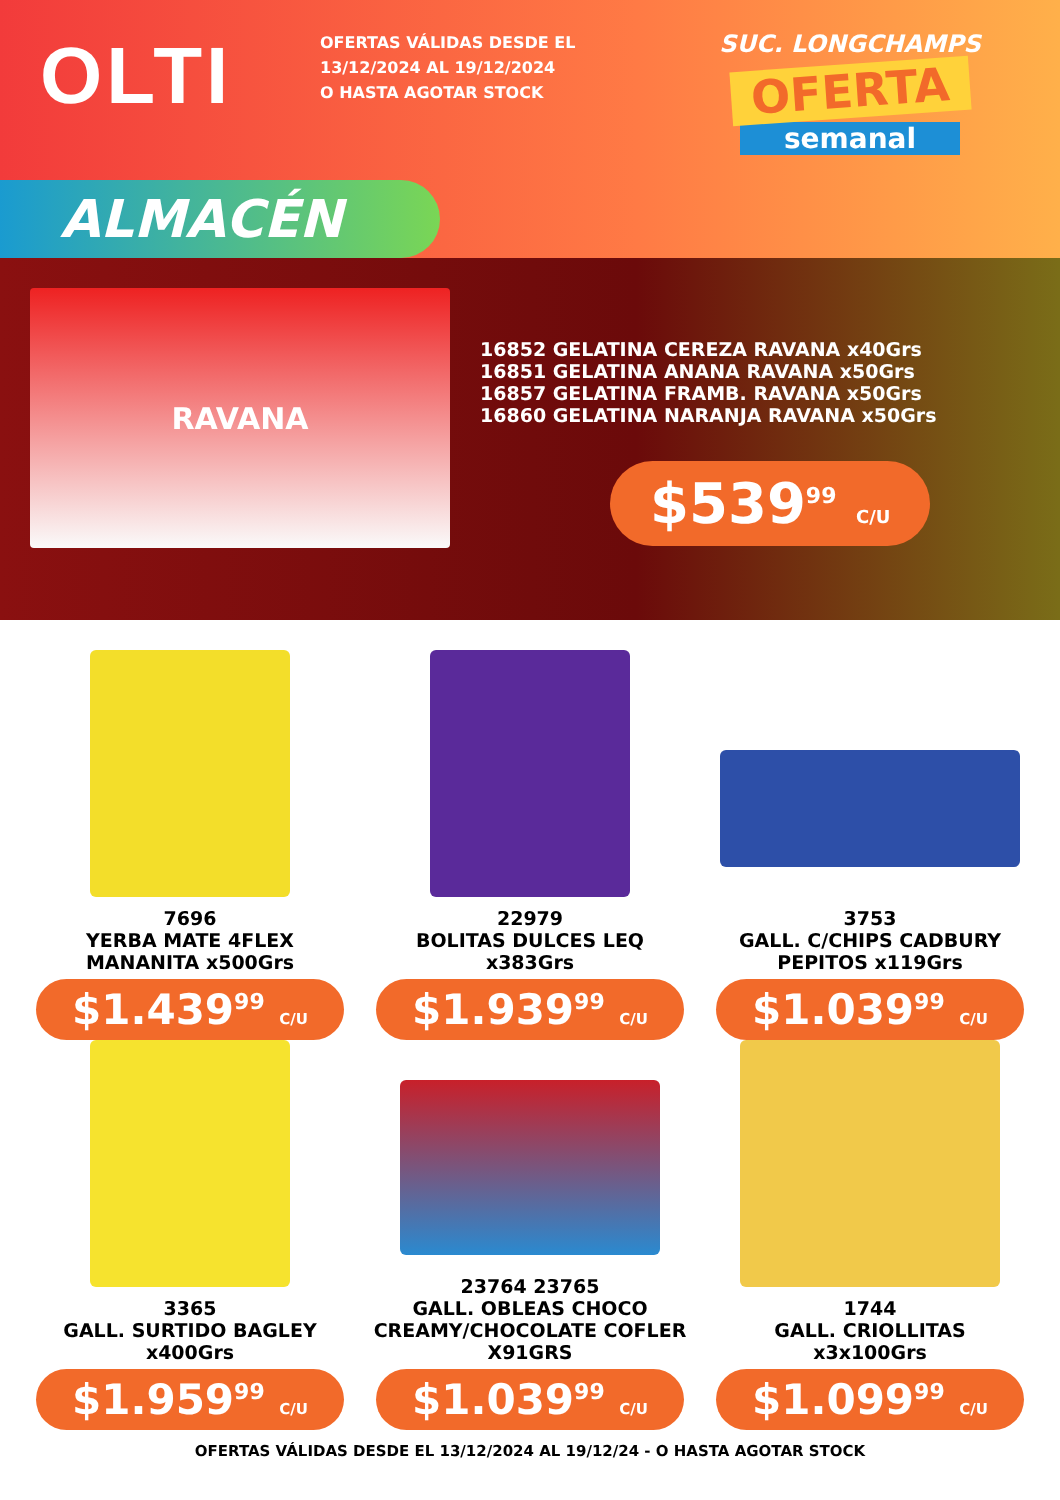OLTI
OFERTAS VÁLIDAS DESDE EL
13/12/2024 AL 19/12/2024
O HASTA AGOTAR STOCK
SUC. LONGCHAMPS
OFERTA
semanal
ALMACÉN
RAVANA
16852 GELATINA CEREZA RAVANA x40Grs
16851 GELATINA ANANA RAVANA x50Grs
16857 GELATINA FRAMB. RAVANA x50Grs
16860 GELATINA NARANJA RAVANA x50Grs
$539<sup>99</sup> C/U
7696
YERBA MATE 4FLEX
MANANITA x500Grs
$1.439<sup>99</sup> C/U
22979
BOLITAS DULCES LEQ
x383Grs
$1.939<sup>99</sup> C/U
3753
GALL. C/CHIPS CADBURY
PEPITOS x119Grs
$1.039<sup>99</sup> C/U
3365
GALL. SURTIDO BAGLEY
x400Grs
$1.959<sup>99</sup> C/U
23764 23765
GALL. OBLEAS CHOCO
CREAMY/CHOCOLATE COFLER
X91GRS
$1.039<sup>99</sup> C/U
1744
GALL. CRIOLLITAS
x3x100Grs
$1.099<sup>99</sup> C/U
OFERTAS VÁLIDAS DESDE EL 13/12/2024 AL 19/12/24 - O HASTA AGOTAR STOCK